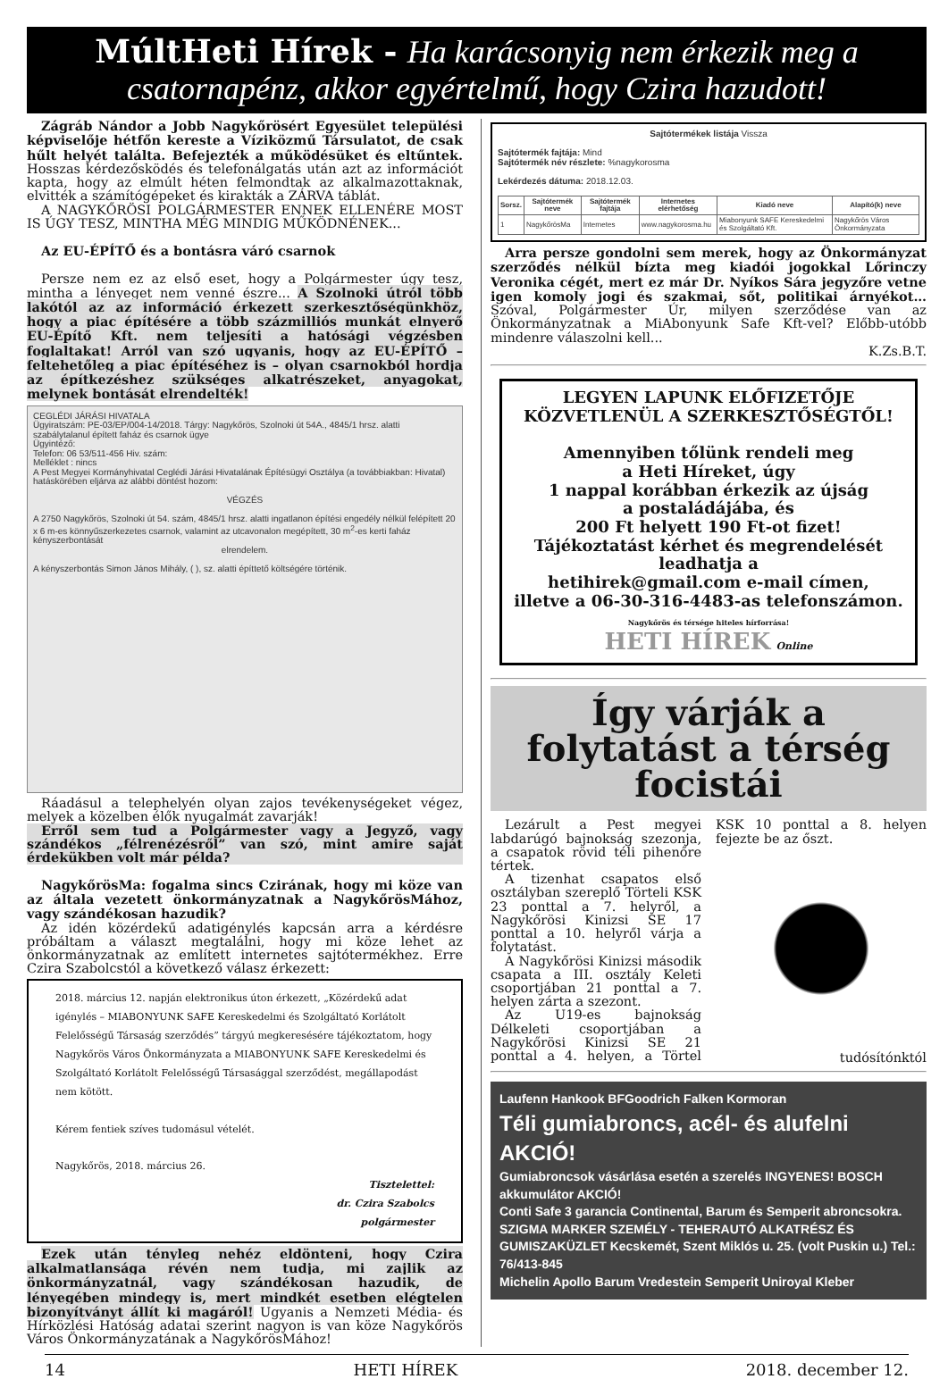MúltHeti Hírek - Ha karácsonyig nem érkezik meg a csatornapénz, akkor egyértelmű, hogy Czira hazudott!
Zágráb Nándor a Jobb Nagykőrösért Egyesület települési képviselője hétfőn kereste a Víziközmű Társulatot, de csak hűlt helyét találta. Befejezték a működésüket és eltűntek. Hosszas kérdezősködés és telefonálgatás után azt az információt kapta, hogy az elmúlt héten felmondtak az alkalmazottaknak, elvitték a számítógépeket és kirakták a ZÁRVA táblát.
A NAGYKŐRÖSI POLGÁRMESTER ENNEK ELLENÉRE MOST IS ÚGY TESZ, MINTHA MÉG MINDIG MŰKÖDNÉNEK...
Az EU-ÉPÍTŐ és a bontásra váró csarnok
Persze nem ez az első eset, hogy a Polgármester úgy tesz, mintha a lényeget nem venné észre... A Szolnoki útról több lakótól az az információ érkezett szerkesztőségünkhöz, hogy a piac építésére a több százmilliós munkát elnyerő EU-Építő Kft. nem teljesíti a hatósági végzésben foglaltakat! Arról van szó ugyanis, hogy az EU-ÉPÍTŐ – feltehetőleg a piac építéséhez is – olyan csarnokból hordja az építkezéshez szükséges alkatrészeket, anyagokat, melynek bontását elrendelték!
CEGLÉDI JÁRÁSI HIVATALA
Ügyiratszám: PE-03/EP/004-14/2018. Tárgy: Nagykőrös, Szolnoki út 54A., 4845/1 hrsz. alatti szabálytalanul épített faház és csarnok ügye
Ügyintéző:
Telefon: 06 53/511-456 Hiv. szám:
Melléklet : nincs
A Pest Megyei Kormányhivatal Ceglédi Járási Hivatalának Építésügyi Osztálya (a továbbiakban: Hivatal) hatáskörében eljárva az alábbi döntést hozom:
VÉGZÉS
A 2750 Nagykőrös, Szolnoki út 54. szám, 4845/1 hrsz. alatti ingatlanon építési engedély nélkül felépített 20 x 6 m-es könnyűszerkezetes csarnok, valamint az utcavonalon megépített, 30 m<sup>2</sup>-es kerti faház kényszerbontását
elrendelem.
A kényszerbontás Simon János Mihály, ( ), sz. alatti építtető költségére történik.
Ráadásul a telephelyén olyan zajos tevékenységeket végez, melyek a közelben élők nyugalmát zavarják!
Erről sem tud a Polgármester vagy a Jegyző, vagy szándékos „félrenézésről” van szó, mint amire saját érdekükben volt már példa?
NagykőrösMa: fogalma sincs Czirának, hogy mi köze van az általa vezetett önkormányzatnak a NagykőrösMához, vagy szándékosan hazudik?
Az idén közérdekű adatigénylés kapcsán arra a kérdésre próbáltam a választ megtalálni, hogy mi köze lehet az önkormányzatnak az említett internetes sajtótermékhez. Erre Czira Szabolcstól a következő válasz érkezett:
2018. március 12. napján elektronikus úton érkezett, „Közérdekű adat igénylés – MIABONYUNK SAFE Kereskedelmi és Szolgáltató Korlátolt Felelősségű Társaság szerződés” tárgyú megkeresésére tájékoztatom, hogy Nagykőrös Város Önkormányzata a MIABONYUNK SAFE Kereskedelmi és Szolgáltató Korlátolt Felelősségű Társasággal szerződést, megállapodást nem kötött.
Kérem fentiek szíves tudomásul vételét.
Nagykőrös, 2018. március 26.
Tisztelettel:
dr. Czira Szabolcs
polgármester
Ezek után tényleg nehéz eldönteni, hogy Czira alkalmatlansága révén nem tudja, mi zajlik az önkormányzatnál, vagy szándékosan hazudik, de lényegében mindegy is, mert mindkét esetben elégtelen bizonyítványt állít ki magáról! Ugyanis a Nemzeti Média- és Hírközlési Hatóság adatai szerint nagyon is van köze Nagykőrös Város Önkormányzatának a NagykőrösMához!
Sajtótermékek listája Vissza
Sajtótermék fajtája: Mind
Sajtótermék név részlete: %nagykorosma
Lekérdezés dátuma: 2018.12.03.
| Sorsz. | Sajtótermék neve | Sajtótermék fajtája | Internetes elérhetőség | Kiadó neve | Alapító(k) neve |
| --- | --- | --- | --- | --- | --- |
| 1 | NagykőrösMa | Internetes | www.nagykorosma.hu | Miabonyunk SAFE Kereskedelmi és Szolgáltató Kft. | Nagykőrös Város Önkormányzata |
Arra persze gondolni sem merek, hogy az Önkormányzat szerződés nélkül bízta meg kiadói jogokkal Lőrinczy Veronika cégét, mert ez már Dr. Nyíkos Sára jegyzőre vetne igen komoly jogi és szakmai, sőt, politikai árnyékot… Szóval, Polgármester Úr, milyen szerződése van az Önkormányzatnak a MiAbonyunk Safe Kft-vel? Előbb-utóbb mindenre válaszolni kell...
K.Zs.B.T.
LEGYEN LAPUNK ELŐFIZETŐJE
KÖZVETLENÜL A SZERKESZTŐSÉGTŐL!
Amennyiben tőlünk rendeli meg
a Heti Híreket, úgy
1 nappal korábban érkezik az újság
a postaládájába, és
200 Ft helyett 190 Ft-ot fizet!
Tájékoztatást kérhet és megrendelését leadhatja a
hetihirek@gmail.com e-mail címen,
illetve a 06-30-316-4483-as telefonszámon.
Nagykőrös és térsége hiteles hírforrása!
HETI HÍREK Online
Így várják a folytatást a térség focistái
Lezárult a Pest megyei labdarúgó bajnokság szezonja, a csapatok rövid téli pihenőre tértek.
A tizenhat csapatos első osztályban szereplő Törteli KSK 23 ponttal a 7. helyről, a Nagykőrösi Kinizsi SE 17 ponttal a 10. helyről várja a folytatást.
A Nagykőrösi Kinizsi második csapata a III. osztály Keleti csoportjában 21 ponttal a 7. helyen zárta a szezont.
Az U19-es bajnokság Délkeleti csoportjában a Nagykőrösi Kinizsi SE 21 ponttal a 4. helyen, a Törtel KSK 10 ponttal a 8. helyen fejezte be az őszt.
tudósítónktól
Laufenn Hankook BFGoodrich Falken Kormoran
Téli gumiabroncs, acél- és alufelni AKCIÓ!
Gumiabroncsok vásárlása esetén a szerelés INGYENES! BOSCH akkumulátor AKCIÓ!
Conti Safe 3 garancia Continental, Barum és Semperit abroncsokra.
SZIGMA MARKER SZEMÉLY - TEHERAUTÓ ALKATRÉSZ ÉS GUMISZAKÜZLET Kecskemét, Szent Miklós u. 25. (volt Puskin u.) Tel.: 76/413-845
Michelin Apollo Barum Vredestein Semperit Uniroyal Kleber
14 HETI HÍREK 2018. december 12.